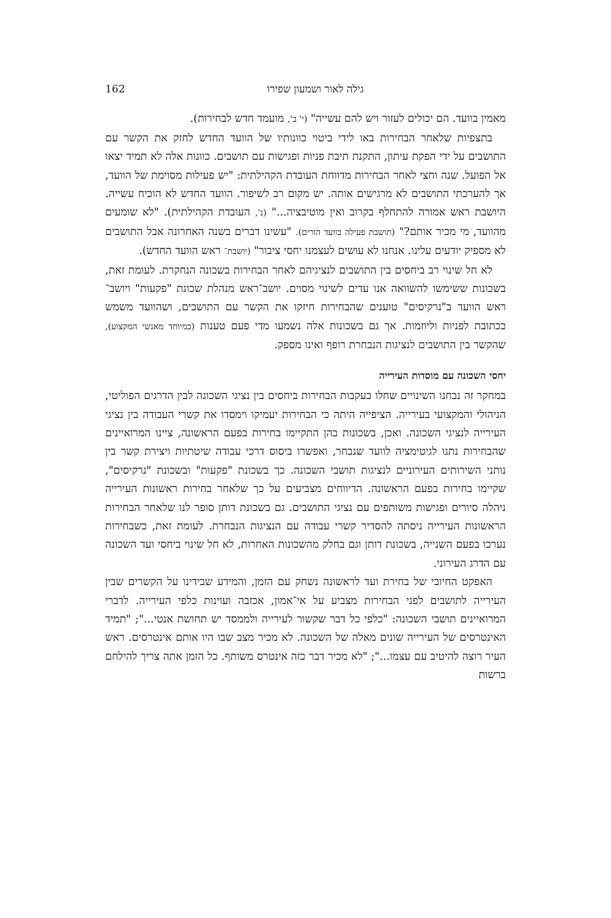גילה לאור ושמעון שפירו 162
מאמין בוועד. הם יכולים לעזור ויש להם עשייה" (י' ב', מועמד חדש לבחירות).
בתצפיות שלאחר הבחירות באו לידי ביטוי כוונותיו של הוועד החדש לחזק את הקשר עם התושבים על ידי הפקת עיתון, התקנת תיבת פניות ופגישות עם תושבים. כוונות אלה לא תמיד יצאו אל הפועל. שנה וחצי לאחר הבחירות מדווחת העובדת הקהילתית: "יש פעילות מסוימת של הוועד, אך להערכתי התושבים לא מרגישים אותה. יש מקום רב לשיפור. הוועד החדש לא הוכיח עשייה. היושבת ראש אמורה להתחלף בקרוב ואין מוטיבציה..." (נ', העובדת הקהילתית). "לא שומעים מהוועד, מי מכיר אותם?" (תושבת פעילה בוועד הורים). "עשינו דברים בשנה האחרונה אבל התושבים לא מספיק יודעים עלינו. אנחנו לא עושים לעצמנו יחסי ציבור" (יושבת־ ראש הוועד החדש).
לא חל שינוי רב ביחסים בין התושבים לנציגיהם לאחר הבחירות בשכונה הנחקרת. לעומת זאת, בשכונות ששימשו להשוואה אנו עדים לשינוי מסוים. יושב־ראש מנהלת שכונת "פקעות" ויושב־ראש הוועד ב"נרקיסים" טוענים שהבחירות חיזקו את הקשר עם התושבים, ושהוועד משמש ככתובת לפניות וליוזמות. אך גם בשכונות אלה נשמעו מדי פעם טענות (במיוחד מאנשי המקצוע), שהקשר בין התושבים לנציגות הנבחרת רופף ואינו מספק.
יחסי השכונה עם מוסדות העירייה
במחקר זה נבחנו השינויים שחלו בעקבות הבחירות ביחסים בין נציגי השכונה לבין הדרגים הפוליטי, הניהולי והמקצועי בעירייה. הציפייה היתה כי הבחירות יעמיקו וימסדו את קשרי העבודה בין נציגי העירייה לנציגי השכונה. ואכן, בשכונות בהן התקיימו בחירות בפעם הראשונה, ציינו המרואיינים שהבחירות נתנו לגיטימציה לוועד שנבחר, ואפשרו ביסוס דרכי עבודה שיטתיות ויצירת קשר בין נותני השירותים העירוניים לנציגות תושבי השכונה. כך בשכונת "פקעות" ובשכונת "נרקיסים", שקיימו בחירות בפעם הראשונה. הדיווחים מצביעים על כך שלאחר בחירות ראשונות העירייה ניהלה סיורים ופגישות משותפים עם נציגי התושבים. גם בשכונת דותן סופר לנו שלאחר הבחירות הראשונות העירייה ניסתה להסדיר קשרי עבודה עם הנציגות הנבחרת. לעומת זאת, כשבחירות נערכו בפעם השנייה, בשכונת דותן וגם בחלק מהשכונות האחרות, לא חל שינוי ביחסי ועד השכונה עם הדרג העירוני.
האפקט החיובי של בחירת ועד לראשונה נשחק עם הזמן, והמידע שבידינו על הקשרים שבין העירייה לתושבים לפני הבחירות מצביע על אי־אמון, אכזבה ועוינות כלפי העירייה. לדברי המרואיינים תושבי השכונה: "כלפי כל דבר שקשור לעירייה ולממסד יש תחושת אנטי..."; "תמיד האינטרסים של העירייה שונים מאלה של השכונה. לא מכיר מצב שבו היו אותם אינטרסים. ראש העיר רוצה להיטיב עם עצמו..."; "לא מכיר דבר כזה אינטרס משותף. כל הזמן אתה צריך להילחם ברשות